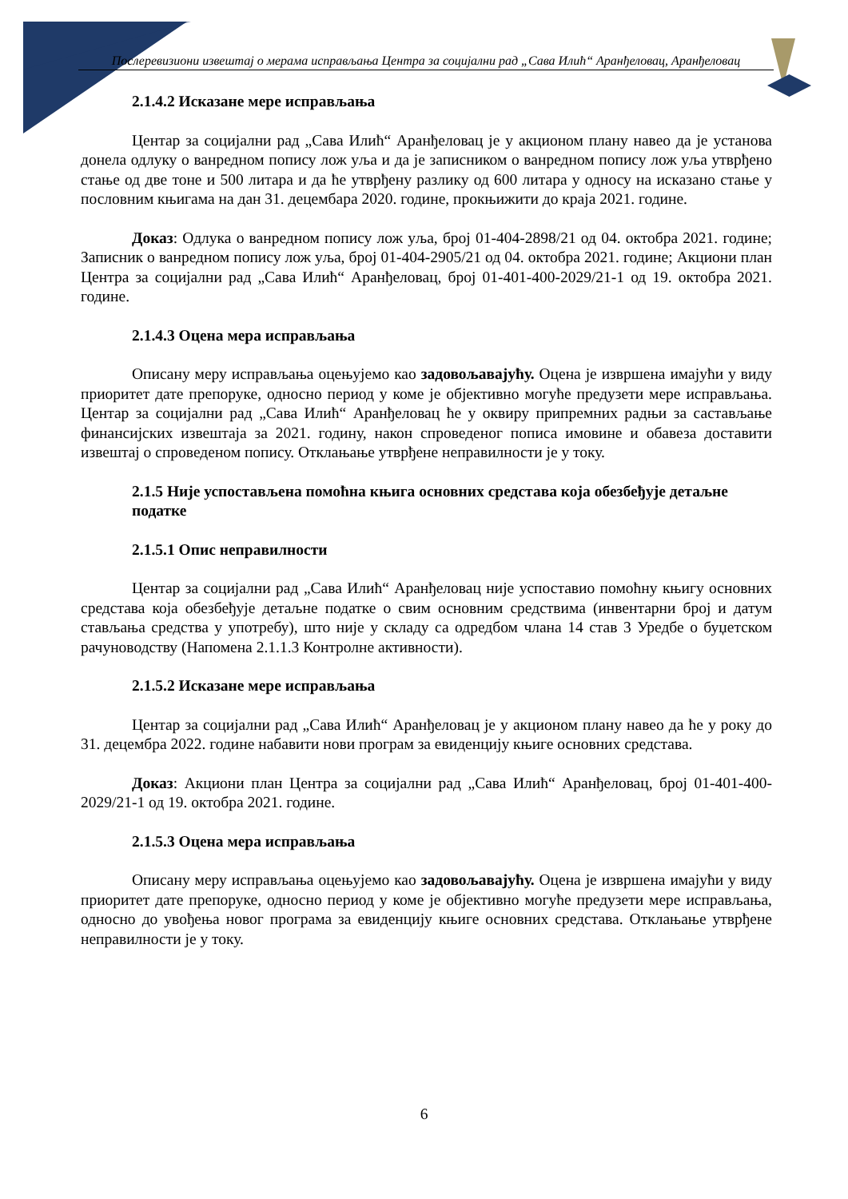Послеревизиони извештај о мерама исправљања Центра за социјални рад „Сава Илић“ Аранђеловац, Аранђеловац
2.1.4.2 Исказане мере исправљања
Центар за социјални рад „Сава Илић“ Аранђеловац је у акционом плану навео да је установа донела одлуку о ванредном попису лож уља и да је записником о ванредном попису лож уља утврђено стање од две тоне и 500 литара и да ће утврђену разлику од 600 литара у односу на исказано стање у пословним књигама на дан 31. децембара 2020. године, прокњижити до краја 2021. године.
Доказ: Одлука о ванредном попису лож уља, број 01-404-2898/21 од 04. октобра 2021. године; Записник о ванредном попису лож уља, број 01-404-2905/21 од 04. октобра 2021. године; Акциони план Центра за социјални рад „Сава Илић“ Аранђеловац, број 01-401-400-2029/21-1 од 19. октобра 2021. године.
2.1.4.3 Оцена мера исправљања
Описану меру исправљања оцењујемо као задовољавајућу. Оцена је извршена имајући у виду приоритет дате препоруке, односно период у коме је објективно могуће предузети мере исправљања. Центар за социјални рад „Сава Илић“ Аранђеловац ће у оквиру припремних радњи за састављање финансијских извештаја за 2021. годину, након спроведеног пописа имовине и обавеза доставити извештај о спроведеном попису. Отклањање утврђене неправилности је у току.
2.1.5 Није успостављена помоћна књига основних средстава која обезбеђује детаљне податке
2.1.5.1 Опис неправилности
Центар за социјални рад „Сава Илић“ Аранђеловац није успоставио помоћну књигу основних средстава која обезбеђује детаљне податке о свим основним средствима (инвентарни број и датум стављања средства у употребу), што није у складу са одредбом члана 14 став 3 Уредбе о буџетском рачуноводству (Напомена 2.1.1.3 Контролне активности).
2.1.5.2 Исказане мере исправљања
Центар за социјални рад „Сава Илић“ Аранђеловац је у акционом плану навео да ће у року до 31. децембра 2022. године набавити нови програм за евиденцију књиге основних средстава.
Доказ: Акциони план Центра за социјални рад „Сава Илић“ Аранђеловац, број 01-401-400-2029/21-1 од 19. октобра 2021. године.
2.1.5.3 Оцена мера исправљања
Описану меру исправљања оцењујемо као задовољавајућу. Оцена је извршена имајући у виду приоритет дате препоруке, односно период у коме је објективно могуће предузети мере исправљања, односно до увођења новог програма за евиденцију књиге основних средстава. Отклањање утврђене неправилности је у току.
6